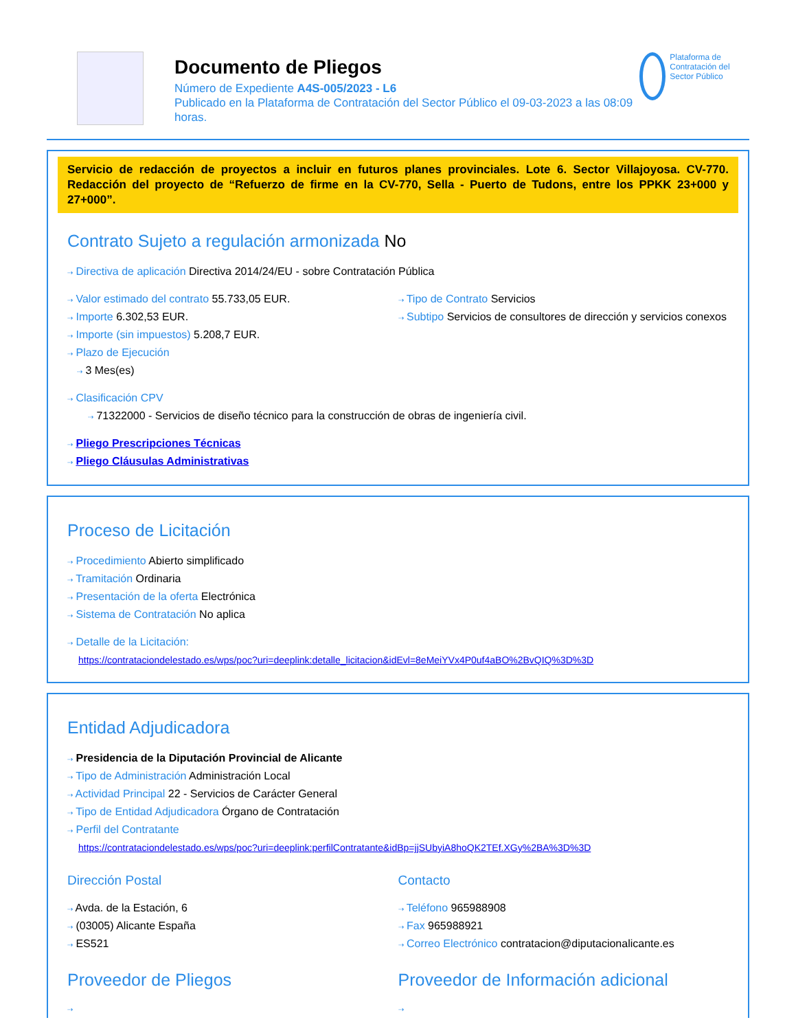Documento de Pliegos
Número de Expediente A4S-005/2023 - L6
Publicado en la Plataforma de Contratación del Sector Público el 09-03-2023 a las 08:09 horas.
Plataforma de Contratación del Sector Público
Servicio de redacción de proyectos a incluir en futuros planes provinciales. Lote 6. Sector Villajoyosa. CV-770. Redacción del proyecto de “Refuerzo de firme en la CV-770, Sella - Puerto de Tudons, entre los PPKK 23+000 y 27+000”.
Contrato Sujeto a regulación armonizada No
⇢ Directiva de aplicación Directiva 2014/24/EU - sobre Contratación Pública
⇢ Valor estimado del contrato 55.733,05 EUR.
⇢ Importe 6.302,53 EUR.
⇢ Importe (sin impuestos) 5.208,7 EUR.
⇢ Plazo de Ejecución
⇢ 3 Mes(es)
⇢ Tipo de Contrato Servicios
⇢ Subtipo Servicios de consultores de dirección y servicios conexos
⇢ Clasificación CPV
⇢ 71322000 - Servicios de diseño técnico para la construcción de obras de ingeniería civil.
⇢ Pliego Prescripciones Técnicas
⇢ Pliego Cláusulas Administrativas
Proceso de Licitación
⇢ Procedimiento Abierto simplificado
⇢ Tramitación Ordinaria
⇢ Presentación de la oferta Electrónica
⇢ Sistema de Contratación No aplica
⇢ Detalle de la Licitación:
https://contrataciondelestado.es/wps/poc?uri=deeplink:detalle_licitacion&idEvl=8eMeiYVx4P0uf4aBO%2BvQIQ%3D%3D
Entidad Adjudicadora
⇢ Presidencia de la Diputación Provincial de Alicante
⇢ Tipo de Administración Administración Local
⇢ Actividad Principal 22 - Servicios de Carácter General
⇢ Tipo de Entidad Adjudicadora Órgano de Contratación
⇢ Perfil del Contratante
https://contrataciondelestado.es/wps/poc?uri=deeplink:perfilContratante&idBp=jjSUbyiA8hoQK2TEf.XGy%2BA%3D%3D
Dirección Postal
⇢ Avda. de la Estación, 6
⇢ (03005) Alicante España
⇢ ES521
Contacto
⇢ Teléfono 965988908
⇢ Fax 965988921
⇢ Correo Electrónico contratacion@diputacionalicante.es
Proveedor de Pliegos
⇢
Proveedor de Información adicional
⇢